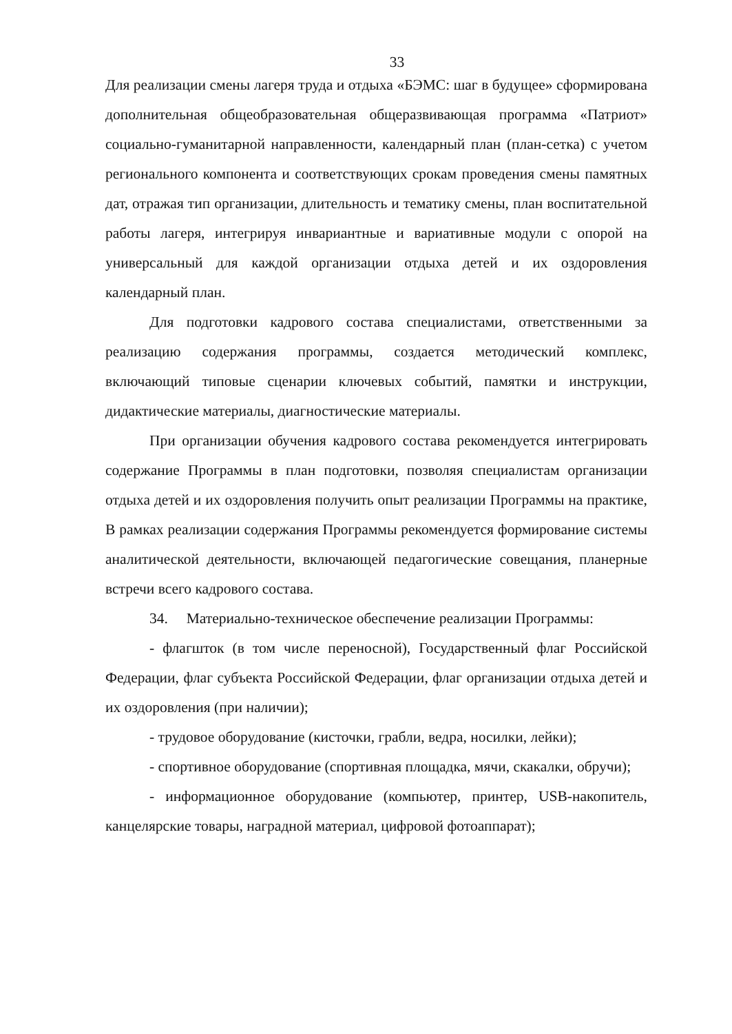33
Для реализации смены лагеря труда и отдыха «БЭМС: шаг в будущее» сформирована дополнительная общеобразовательная общеразвивающая программа «Патриот» социально-гуманитарной направленности, календарный план (план-сетка) с учетом регионального компонента и соответствующих срокам проведения смены памятных дат, отражая тип организации, длительность и тематику смены, план воспитательной работы лагеря, интегрируя инвариантные и вариативные модули с опорой на универсальный для каждой организации отдыха детей и их оздоровления календарный план.
Для подготовки кадрового состава специалистами, ответственными за реализацию содержания программы, создается методический комплекс, включающий типовые сценарии ключевых событий, памятки и инструкции, дидактические материалы, диагностические материалы.
При организации обучения кадрового состава рекомендуется интегрировать содержание Программы в план подготовки, позволяя специалистам организации отдыха детей и их оздоровления получить опыт реализации Программы на практике, В рамках реализации содержания Программы рекомендуется формирование системы аналитической деятельности, включающей педагогические совещания, планерные встречи всего кадрового состава.
34. Материально-техническое обеспечение реализации Программы:
- флагшток (в том числе переносной), Государственный флаг Российской Федерации, флаг субъекта Российской Федерации, флаг организации отдыха детей и их оздоровления (при наличии);
- трудовое оборудование (кисточки, грабли, ведра, носилки, лейки);
- спортивное оборудование (спортивная площадка, мячи, скакалки, обручи);
- информационное оборудование (компьютер, принтер, USB-накопитель, канцелярские товары, наградной материал, цифровой фотоаппарат);